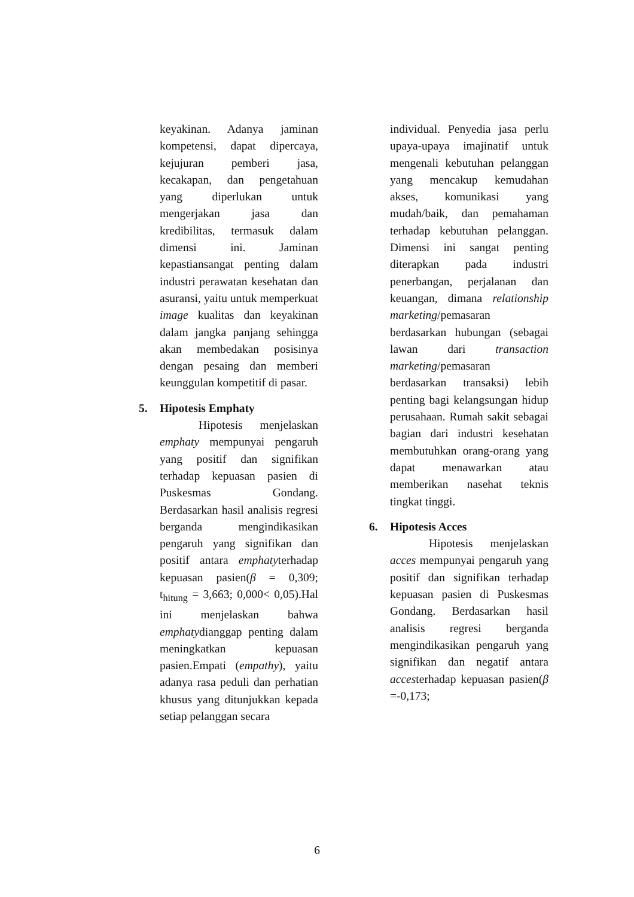keyakinan. Adanya jaminan kompetensi, dapat dipercaya, kejujuran pemberi jasa, kecakapan, dan pengetahuan yang diperlukan untuk mengerjakan jasa dan kredibilitas, termasuk dalam dimensi ini. Jaminan kepastiansangat penting dalam industri perawatan kesehatan dan asuransi, yaitu untuk memperkuat image kualitas dan keyakinan dalam jangka panjang sehingga akan membedakan posisinya dengan pesaing dan memberi keunggulan kompetitif di pasar.
5. Hipotesis Emphaty
Hipotesis menjelaskan emphaty mempunyai pengaruh yang positif dan signifikan terhadap kepuasan pasien di Puskesmas Gondang. Berdasarkan hasil analisis regresi berganda mengindikasikan pengaruh yang signifikan dan positif antara emphatyterhadap kepuasan pasien(β = 0,309; t<sub>hitung</sub> = 3,663; 0,000< 0,05).Hal ini menjelaskan bahwa emphatydianggap penting dalam meningkatkan kepuasan pasien.Empati (empathy), yaitu adanya rasa peduli dan perhatian khusus yang ditunjukkan kepada setiap pelanggan secara
individual. Penyedia jasa perlu upaya-upaya imajinatif untuk mengenali kebutuhan pelanggan yang mencakup kemudahan akses, komunikasi yang mudah/baik, dan pemahaman terhadap kebutuhan pelanggan. Dimensi ini sangat penting diterapkan pada industri penerbangan, perjalanan dan keuangan, dimana relationship marketing/pemasaran berdasarkan hubungan (sebagai lawan dari transaction marketing/pemasaran berdasarkan transaksi) lebih penting bagi kelangsungan hidup perusahaan. Rumah sakit sebagai bagian dari industri kesehatan membutuhkan orang-orang yang dapat menawarkan atau memberikan nasehat teknis tingkat tinggi.
6. Hipotesis Acces
Hipotesis menjelaskan acces mempunyai pengaruh yang positif dan signifikan terhadap kepuasan pasien di Puskesmas Gondang. Berdasarkan hasil analisis regresi berganda mengindikasikan pengaruh yang signifikan dan negatif antara accesterhadap kepuasan pasien(β =-0,173;
6